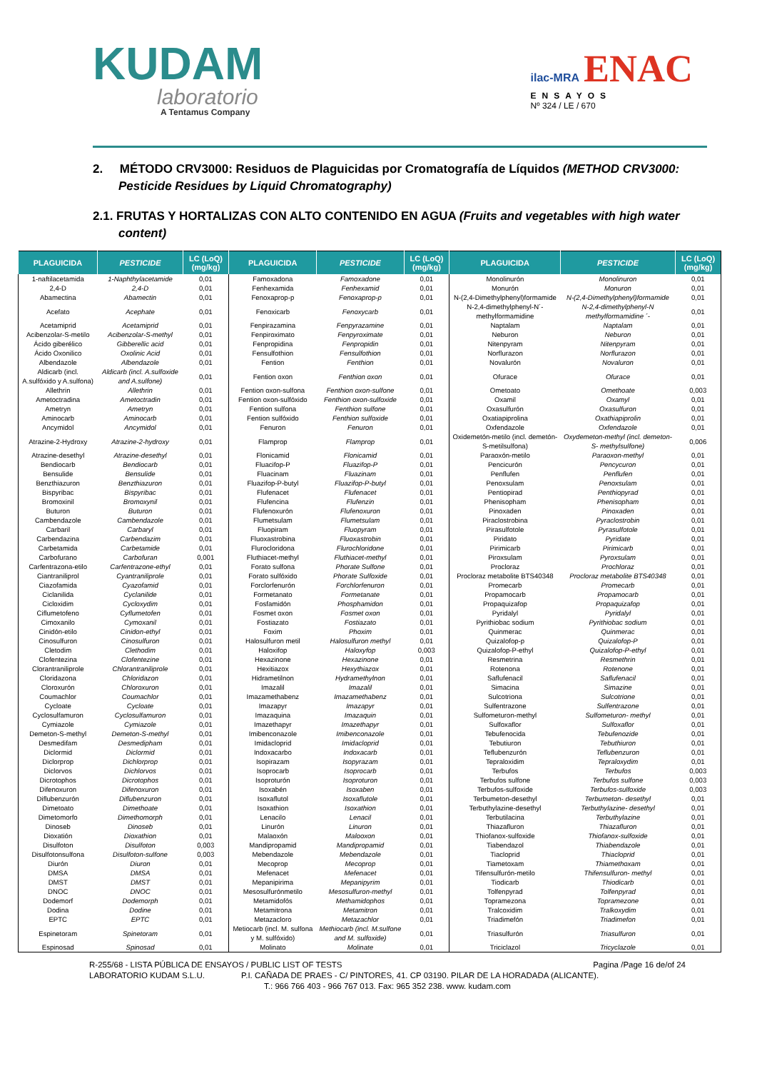KUDAM
laboratorio
A Tentamus Company
ilac-MRA ENAC
ENSAYOS
Nº 324 / LE / 670
2. MÉTODO CRV3000: Residuos de Plaguicidas por Cromatografía de Líquidos (METHOD CRV3000: Pesticide Residues by Liquid Chromatography)
2.1. FRUTAS Y HORTALIZAS CON ALTO CONTENIDO EN AGUA (Fruits and vegetables with high water content)
| PLAGUICIDA | PESTICIDE | LC (LoQ) (mg/kg) | PLAGUICIDA | PESTICIDE | LC (LoQ) (mg/kg) | PLAGUICIDA | PESTICIDE | LC (LoQ) (mg/kg) |
| --- | --- | --- | --- | --- | --- | --- | --- | --- |
| 1-naftilacetamida | 1-Naphthylacetamide | 0,01 | Famoxadona | Famoxadone | 0,01 | Monolinurón | Monolinuron | 0,01 |
| 2,4-D | 2,4-D | 0,01 | Fenhexamida | Fenhexamid | 0,01 | Monurón | Monuron | 0,01 |
| Abamectina | Abamectin | 0,01 | Fenoxaprop-p | Fenoxaprop-p | 0,01 | N-(2,4-Dimethylphenyl)formamide | N-(2,4-Dimethylphenyl)formamide | 0,01 |
| Acefato | Acephate | 0,01 | Fenoxicarb | Fenoxycarb | 0,01 | N-2,4-dimethylphenyl-N´-methylformamidine | N-2,4-dimethylphenyl-N methylformamidine ´- | 0,01 |
| Acetamiprid | Acetamiprid | 0,01 | Fenpirazamina | Fenpyrazamine | 0,01 | Naptalam | Naptalam | 0,01 |
| Acibenzolar-S-metilo | Acibenzolar-S-methyl | 0,01 | Fenpiroximato | Fenpyroximate | 0,01 | Neburon | Neburon | 0,01 |
| Ácido giberélico | Gibberellic acid | 0,01 | Fenpropidina | Fenpropidin | 0,01 | Nitenpyram | Nitenpyram | 0,01 |
| Ácido Oxonilico | Oxolinic Acid | 0,01 | Fensulfothion | Fensulfothion | 0,01 | Norflurazon | Norflurazon | 0,01 |
| Albendazole | Albendazole | 0,01 | Fention | Fenthion | 0,01 | Novalurón | Novaluron | 0,01 |
| Aldicarb (incl. A.sulfóxido y A.sulfona) | Aldicarb (incl. A.sulfoxide and A.sulfone) | 0,01 | Fention oxon | Fenthion oxon | 0,01 | Ofurace | Ofurace | 0,01 |
| Allethrin | Allethrin | 0,01 | Fention oxon-sulfona | Fenthion oxon-sulfone | 0,01 | Ometoato | Omethoate | 0,003 |
| Ametoctradina | Ametoctradin | 0,01 | Fention oxon-sulfóxido | Fenthion oxon-sulfoxide | 0,01 | Oxamil | Oxamyl | 0,01 |
| Ametryn | Ametryn | 0,01 | Fention sulfona | Fenthion sulfone | 0,01 | Oxasulfurón | Oxasulfuron | 0,01 |
| Aminocarb | Aminocarb | 0,01 | Fention sulfóxido | Fenthion sulfoxide | 0,01 | Oxatiapiprolina | Oxathiapiprolin | 0,01 |
| Ancymidol | Ancymidol | 0,01 | Fenuron | Fenuron | 0,01 | Oxfendazole | Oxfendazole | 0,01 |
| Atrazine-2-Hydroxy | Atrazine-2-hydroxy | 0,01 | Flamprop | Flamprop | 0,01 | Oxidemetón-metilo (incl. demetón-S-metilsulfona) | Oxydemeton-methyl (incl. demeton-S- methylsulfone) | 0,006 |
| Atrazine-desethyl | Atrazine-desethyl | 0,01 | Flonicamid | Flonicamid | 0,01 | Paraoxón-metilo | Paraoxon-methyl | 0,01 |
| Bendiocarb | Bendiocarb | 0,01 | Fluacifop-P | Fluazifop-P | 0,01 | Pencicurón | Pencycuron | 0,01 |
| Bensulide | Bensulide | 0,01 | Fluacinam | Fluazinam | 0,01 | Penflufen | Penflufen | 0,01 |
| Benzthiazuron | Benzthiazuron | 0,01 | Fluazifop-P-butyl | Fluazifop-P-butyl | 0,01 | Penoxsulam | Penoxsulam | 0,01 |
| Bispyribac | Bispyribac | 0,01 | Flufenacet | Flufenacet | 0,01 | Pentiopirad | Penthiopyrad | 0,01 |
| Bromoxinil | Bromoxynil | 0,01 | Flufencina | Flufenzin | 0,01 | Phenisopham | Phenisopham | 0,01 |
| Buturon | Buturon | 0,01 | Flufenoxurón | Flufenoxuron | 0,01 | Pinoxaden | Pinoxaden | 0,01 |
| Cambendazole | Cambendazole | 0,01 | Flumetsulam | Flumetsulam | 0,01 | Piraclostrobina | Pyraclostrobin | 0,01 |
| Carbaril | Carbaryl | 0,01 | Fluopiram | Fluopyram | 0,01 | Pirasulfotole | Pyrasulfotole | 0,01 |
| Carbendazina | Carbendazim | 0,01 | Fluoxastrobina | Fluoxastrobin | 0,01 | Piridato | Pyridate | 0,01 |
| Carbetamida | Carbetamide | 0,01 | Flurocloridona | Flurochloridone | 0,01 | Pirimicarb | Pirimicarb | 0,01 |
| Carbofurano | Carbofuran | 0,001 | Fluthiacet-methyl | Fluthiacet-methyl | 0,01 | Piroxsulam | Pyroxsulam | 0,01 |
| Carfentrazona-etilo | Carfentrazone-ethyl | 0,01 | Forato sulfona | Phorate Sulfone | 0,01 | Procloraz | Prochloraz | 0,01 |
| Ciantraniliprol | Cyantraniliprole | 0,01 | Forato sulfóxido | Phorate Sulfoxide | 0,01 | Procloraz metabolite BTS40348 | Procloraz metabolite BTS40348 | 0,01 |
| Ciazofamida | Cyazofamid | 0,01 | Forclorfenurón | Forchlorfenuron | 0,01 | Promecarb | Promecarb | 0,01 |
| Ciclanilida | Cyclanilide | 0,01 | Formetanato | Formetanate | 0,01 | Propamocarb | Propamocarb | 0,01 |
| Cicloxidim | Cycloxydim | 0,01 | Fosfamidón | Phosphamidon | 0,01 | Propaquizafop | Propaquizafop | 0,01 |
| Ciflumetofeno | Cyflumetofen | 0,01 | Fosmet oxon | Fosmet oxon | 0,01 | Pyridalyl | Pyridalyl | 0,01 |
| Cimoxanilo | Cymoxanil | 0,01 | Fostiazato | Fostiazato | 0,01 | Pyrithiobac sodium | Pyrithiobac sodium | 0,01 |
| Cinidón-etilo | Cinidon-ethyl | 0,01 | Foxim | Phoxim | 0,01 | Quinmerac | Quinmerac | 0,01 |
| Cinosulfuron | Cinosulfuron | 0,01 | Halosulfuron metil | Halosulfuron methyl | 0,01 | Quizalofop-p | Quizalofop-P | 0,01 |
| Cletodim | Clethodim | 0,01 | Haloxifop | Haloxyfop | 0,003 | Quizalofop-P-ethyl | Quizalofop-P-ethyl | 0,01 |
| Clofentezina | Clofentezine | 0,01 | Hexazinone | Hexazinone | 0,01 | Resmetrina | Resmethrin | 0,01 |
| Clorantraniliprole | Chlorantraniliprole | 0,01 | Hexitiazox | Hexythiazox | 0,01 | Rotenona | Rotenone | 0,01 |
| Cloridazona | Chloridazon | 0,01 | Hidrametilnon | Hydramethylnon | 0,01 | Saflufenacil | Saflufenacil | 0,01 |
| Cloroxurón | Chloroxuron | 0,01 | Imazalil | Imazalil | 0,01 | Simacina | Simazine | 0,01 |
| Coumachlor | Coumachlor | 0,01 | Imazamethabenz | Imazamethabenz | 0,01 | Sulcotriona | Sulcotrione | 0,01 |
| Cycloate | Cycloate | 0,01 | Imazapyr | Imazapyr | 0,01 | Sulfentrazone | Sulfentrazone | 0,01 |
| Cyclosulfamuron | Cyclosulfamuron | 0,01 | Imazaquina | Imazaquin | 0,01 | Sulfometuron-methyl | Sulfometuron- methyl | 0,01 |
| Cymiazole | Cymiazole | 0,01 | Imazethapyr | Imazethapyr | 0,01 | Sulfoxaflor | Sulfoxaflor | 0,01 |
| Demeton-S-methyl | Demeton-S-methyl | 0,01 | Imibenconazole | Imibenconazole | 0,01 | Tebufenocida | Tebufenozide | 0,01 |
| Desmedifam | Desmedipham | 0,01 | Imidacloprid | Imidacloprid | 0,01 | Tebutiuron | Tebuthiuron | 0,01 |
| Diclormid | Diclormid | 0,01 | Indoxacarbo | Indoxacarb | 0,01 | Teflubenzurón | Teflubenzuron | 0,01 |
| Diclorprop | Dichlorprop | 0,01 | Isopirazam | Isopyrazam | 0,01 | Tepraloxidim | Tepraloxydim | 0,01 |
| Diclorvos | Dichlorvos | 0,01 | Isoprocarb | Isoprocarb | 0,01 | Terbufos | Terbufos | 0,003 |
| Dicrotophos | Dicrotophos | 0,01 | Isoproturón | Isoproturon | 0,01 | Terbufos sulfone | Terbufos sulfone | 0,003 |
| Difenoxuron | Difenoxuron | 0,01 | Isoxabén | Isoxaben | 0,01 | Terbufos-sulfoxide | Terbufos-sulfoxide | 0,003 |
| Diflubenzurón | Diflubenzuron | 0,01 | Isoxaflutol | Isoxaflutole | 0,01 | Terbumeton-desethyl | Terbumeton- desethyl | 0,01 |
| Dimetoato | Dimethoate | 0,01 | Isoxathion | Isoxathion | 0,01 | Terbuthylazine-desethyl | Terbuthylazine- desethyl | 0,01 |
| Dimetomorfo | Dimethomorph | 0,01 | Lenacilo | Lenacil | 0,01 | Terbutilacina | Terbuthylazine | 0,01 |
| Dinoseb | Dinoseb | 0,01 | Linurón | Linuron | 0,01 | Thiazafluron | Thiazafluron | 0,01 |
| Dioxatión | Dioxathion | 0,01 | Malaoxón | Malooxon | 0,01 | Thiofanox-sulfoxide | Thiofanox-sulfoxide | 0,01 |
| Disulfoton | Disulfoton | 0,003 | Mandipropamid | Mandipropamid | 0,01 | Tiabendazol | Thiabendazole | 0,01 |
| Disulfotonsulfona | Disulfoton-sulfone | 0,003 | Mebendazole | Mebendazole | 0,01 | Tiacloprid | Thiacloprid | 0,01 |
| Diurón | Diuron | 0,01 | Mecoprop | Mecoprop | 0,01 | Tiametoxam | Thiamethoxam | 0,01 |
| DMSA | DMSA | 0,01 | Mefenacet | Mefenacet | 0,01 | Tifensulfurón-metilo | Thifensulfuron- methyl | 0,01 |
| DMST | DMST | 0,01 | Mepanipirima | Mepanipyrim | 0,01 | Tiodicarb | Thiodicarb | 0,01 |
| DNOC | DNOC | 0,01 | Mesosulfurónmetilo | Mesosulfuron-methyl | 0,01 | Tolfenpyrad | Tolfenpyrad | 0,01 |
| Dodemorf | Dodemorph | 0,01 | Metamidofós | Methamidophos | 0,01 | Topramezona | Topramezone | 0,01 |
| Dodina | Dodine | 0,01 | Metamitrona | Metamitron | 0,01 | Tralcoxidim | Tralkoxydim | 0,01 |
| EPTC | EPTC | 0,01 | Metazacloro | Metazachlor | 0,01 | Triadimefón | Triadimefon | 0,01 |
| Espinetoram | Spinetoram | 0,01 | Metiocarb (incl. M. sulfona y M. sulfóxido) | Methiocarb (incl. M.sulfone and M. sulfoxide) | 0,01 | Triasulfurón | Triasulfuron | 0,01 |
| Espinosad | Spinosad | 0,01 | Molinato | Molinate | 0,01 | Triciclazol | Tricyclazole | 0,01 |
Pagina /Page 16 de/of 24 R-255/68 - LISTA PÚBLICA DE ENSAYOS / PUBLIC LIST OF TESTS
LABORATORIO KUDAM S.L.U. P.I. CAÑADA DE PRAES - C/ PINTORES, 41. CP 03190. PILAR DE LA HORADADA (ALICANTE).
T.: 966 766 403 - 966 767 013. Fax: 965 352 238. www. kudam.com